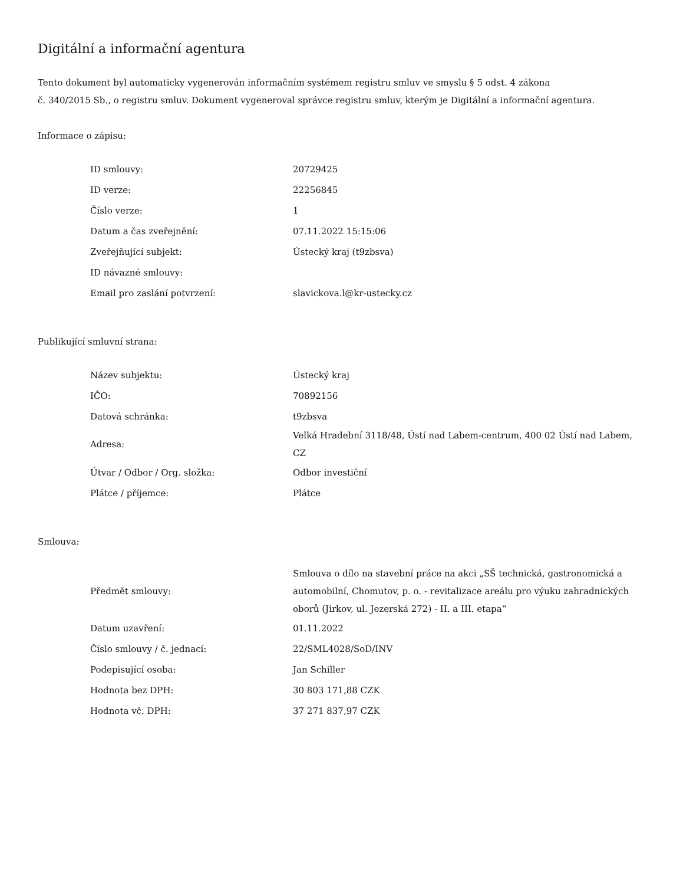Digitální a informační agentura
Tento dokument byl automaticky vygenerován informačním systémem registru smluv ve smyslu § 5 odst. 4 zákona
č. 340/2015 Sb., o registru smluv. Dokument vygeneroval správce registru smluv, kterým je Digitální a informační agentura.
Informace o zápisu:
| ID smlouvy: | 20729425 |
| ID verze: | 22256845 |
| Číslo verze: | 1 |
| Datum a čas zveřejnění: | 07.11.2022 15:15:06 |
| Zveřejňující subjekt: | Ústecký kraj (t9zbsva) |
| ID návazné smlouvy: | |
| Email pro zaslání potvrzení: | slavickova.l@kr-ustecky.cz |
Publikující smluvní strana:
| Název subjektu: | Ústecký kraj |
| IČO: | 70892156 |
| Datová schránka: | t9zbsva |
| Adresa: | Velká Hradební 3118/48, Ústí nad Labem-centrum, 400 02 Ústí nad Labem, CZ |
| Útvar / Odbor / Org. složka: | Odbor investiční |
| Plátce / příjemce: | Plátce |
Smlouva:
| Předmět smlouvy: | Smlouva o dílo na stavební práce na akci „SŠ technická, gastronomická a automobilní, Chomutov, p. o. - revitalizace areálu pro výuku zahradnických oborů (Jirkov, ul. Jezerská 272) - II. a III. etapa“ |
| Datum uzavření: | 01.11.2022 |
| Číslo smlouvy / č. jednací: | 22/SML4028/SoD/INV |
| Podepisující osoba: | Jan Schiller |
| Hodnota bez DPH: | 30 803 171,88 CZK |
| Hodnota vč. DPH: | 37 271 837,97 CZK |